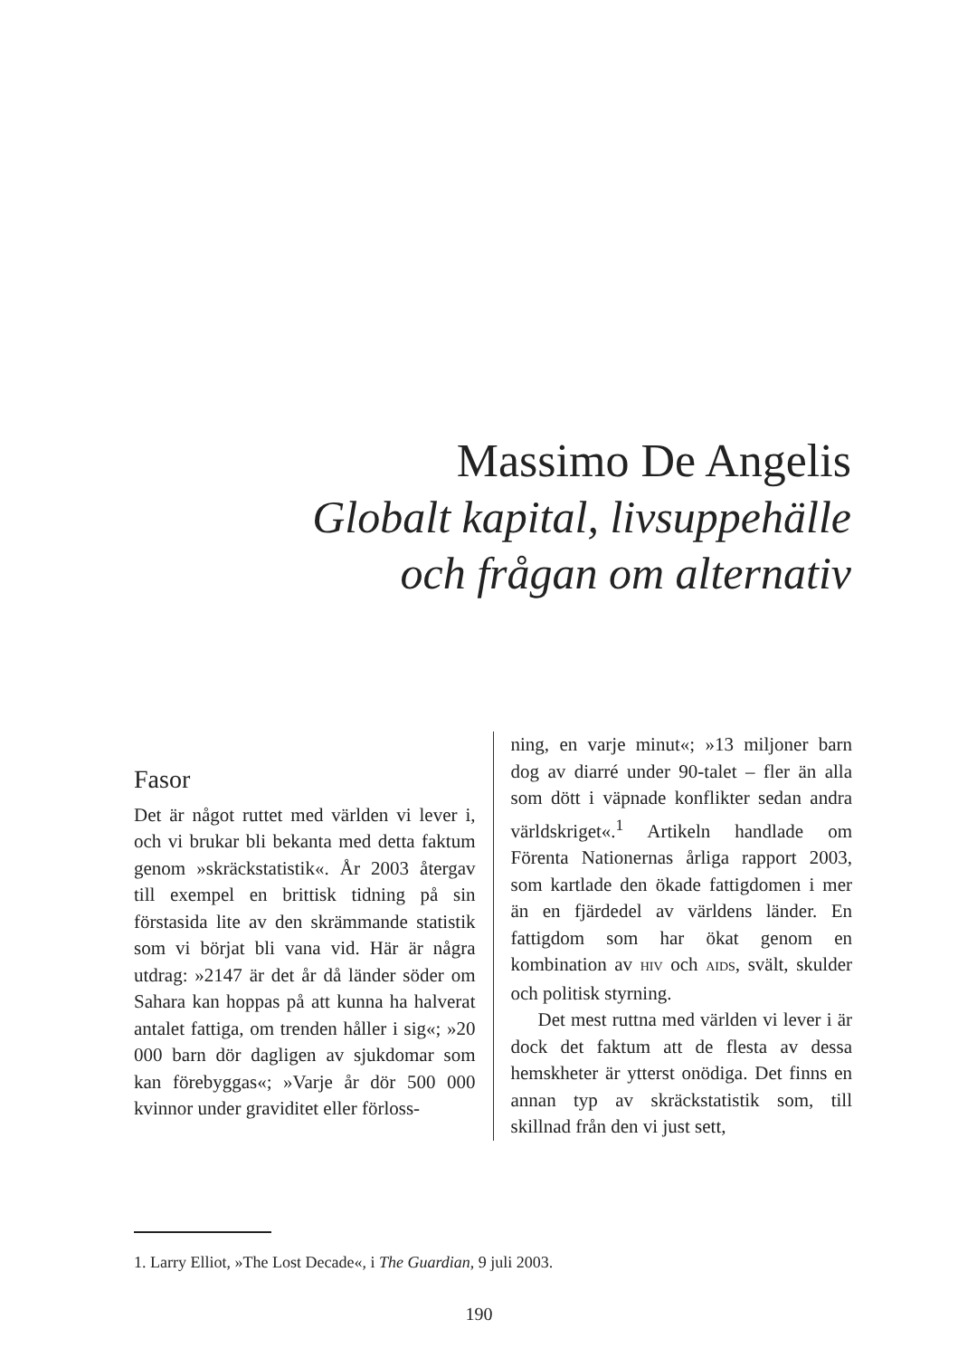Massimo De Angelis
Globalt kapital, livsuppehälle
och frågan om alternativ
Fasor
Det är något ruttet med världen vi lever i, och vi brukar bli bekanta med detta faktum genom »skräckstatistik«. År 2003 återgav till exempel en brittisk tidning på sin förstasida lite av den skrämmande statistik som vi börjat bli vana vid. Här är några utdrag: »2147 är det år då länder söder om Sahara kan hoppas på att kunna ha halverat antalet fattiga, om trenden håller i sig«; »20 000 barn dör dagligen av sjukdomar som kan förebyggas«; »Varje år dör 500 000 kvinnor under graviditet eller förloss-
ning, en varje minut«; »13 miljoner barn dog av diarré under 90-talet – fler än alla som dött i väpnade konflikter sedan andra världskriget«.<sup>1</sup> Artikeln handlade om Förenta Nationernas årliga rapport 2003, som kartlade den ökade fattigdomen i mer än en fjärdedel av världens länder. En fattigdom som har ökat genom en kombination av HIV och AIDS, svält, skulder och politisk styrning.
Det mest ruttna med världen vi lever i är dock det faktum att de flesta av dessa hemskheter är ytterst onödiga. Det finns en annan typ av skräckstatistik som, till skillnad från den vi just sett,
1. Larry Elliot, »The Lost Decade«, i The Guardian, 9 juli 2003.
190